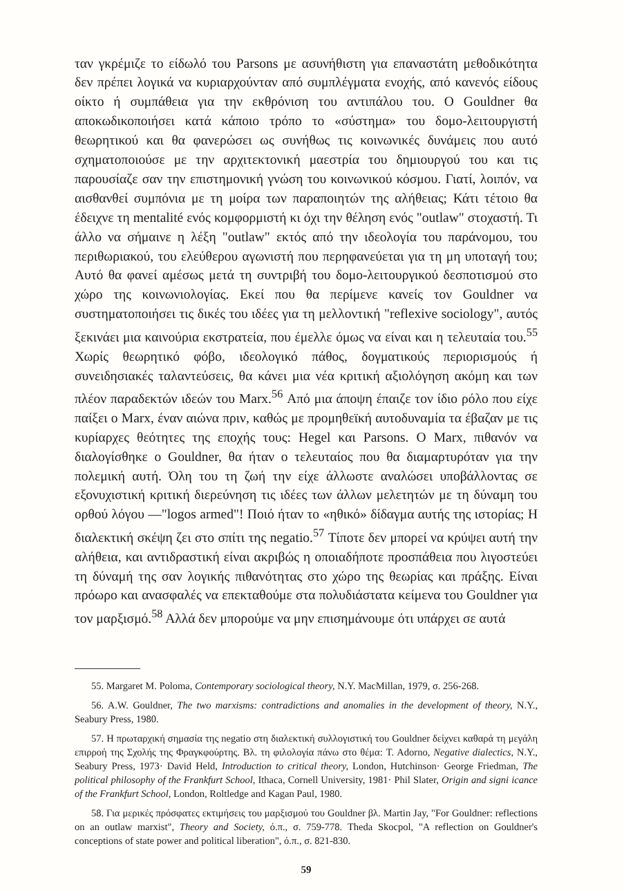ταν γκρέμιζε το είδωλό του Parsons με ασυνήθιστη για επαναστάτη μεθοδικότητα δεν πρέπει λογικά να κυριαρχούνταν από συμπλέγματα ενοχής, από κανενός είδους οίκτο ή συμπάθεια για την εκθρόνιση του αντιπάλου του. Ο Gouldner θα αποκωδικοποιήσει κατά κάποιο τρόπο το «σύστημα» του δομο-λειτουργιστή θεωρητικού και θα φανερώσει ως συνήθως τις κοινωνικές δυνάμεις που αυτό σχηματοποιούσε με την αρχιτεκτονική μαεστρία του δημιουργού του και τις παρουσίαζε σαν την επιστημονική γνώση του κοινωνικού κόσμου. Γιατί, λοιπόν, να αισθανθεί συμπόνια με τη μοίρα των παραποιητών της αλήθειας; Κάτι τέτοιο θα έδειχνε τη mentalité ενός κομφορμιστή κι όχι την θέληση ενός "outlaw" στοχαστή. Τι άλλο να σήμαινε η λέξη "outlaw" εκτός από την ιδεολογία του παράνομου, του περιθωριακού, του ελεύθερου αγωνιστή που περηφανεύεται για τη μη υποταγή του; Αυτό θα φανεί αμέσως μετά τη συντριβή του δομο-λειτουργικού δεσποτισμού στο χώρο της κοινωνιολογίας. Εκεί που θα περίμενε κανείς τον Gouldner να συστηματοποιήσει τις δικές του ιδέες για τη μελλοντική "reflexive sociology", αυτός ξεκινάει μια καινούρια εκστρατεία, που έμελλε όμως να είναι και η τελευταία του.<sup>55</sup> Χωρίς θεωρητικό φόβο, ιδεολογικό πάθος, δογματικούς περιορισμούς ή συνειδησιακές ταλαντεύσεις, θα κάνει μια νέα κριτική αξιολόγηση ακόμη και των πλέον παραδεκτών ιδεών του Marx.<sup>56</sup> Από μια άποψη έπαιζε τον ίδιο ρόλο που είχε παίξει ο Marx, έναν αιώνα πριν, καθώς με προμηθεϊκή αυτοδυναμία τα έβαζαν με τις κυρίαρχες θεότητες της εποχής τους: Hegel και Parsons. Ο Marx, πιθανόν να διαλογίσθηκε ο Gouldner, θα ήταν ο τελευταίος που θα διαμαρτυρόταν για την πολεμική αυτή. Όλη του τη ζωή την είχε άλλωστε αναλώσει υποβάλλοντας σε εξονυχιστική κριτική διερεύνηση τις ιδέες των άλλων μελετητών με τη δύναμη του ορθού λόγου —"logos armed"! Ποιό ήταν το «ηθικό» δίδαγμα αυτής της ιστορίας; Η διαλεκτική σκέψη ζει στο σπίτι της negatio.<sup>57</sup> Τίποτε δεν μπορεί να κρύψει αυτή την αλήθεια, και αντιδραστική είναι ακριβώς η οποιαδήποτε προσπάθεια που λιγοστεύει τη δύναμή της σαν λογικής πιθανότητας στο χώρο της θεωρίας και πράξης. Είναι πρόωρο και ανασφαλές να επεκταθούμε στα πολυδιάστατα κείμενα του Gouldner για τον μαρξισμό.<sup>58</sup> Αλλά δεν μπορούμε να μην επισημάνουμε ότι υπάρχει σε αυτά
55. Margaret M. Poloma, Contemporary sociological theory, N.Y. MacMillan, 1979, σ. 256-268.
56. A.W. Gouldner, The two marxisms: contradictions and anomalies in the development of theory, N.Y., Seabury Press, 1980.
57. Η πρωταρχική σημασία της negatio στη διαλεκτική συλλογιστική του Gouldner δείχνει καθαρά τη μεγάλη επιρροή της Σχολής της Φραγκφούρτης. Βλ. τη φιλολογία πάνω στο θέμα: T. Adorno, Negative dialectics, N.Y., Seabury Press, 1973· David Held, Introduction to critical theory, London, Hutchinson· George Friedman, The political philosophy of the Frankfurt School, Ithaca, Cornell University, 1981· Phil Slater, Origin and signi icance of the Frankfurt School, London, Roltledge and Kagan Paul, 1980.
58. Για μερικές πρόσφατες εκτιμήσεις του μαρξισμού του Gouldner βλ. Martin Jay, "For Gouldner: reflections on an outlaw marxist", Theory and Society, ό.π., σ. 759-778. Theda Skocpol, "A reflection on Gouldner's conceptions of state power and political liberation", ό.π., σ. 821-830.
59